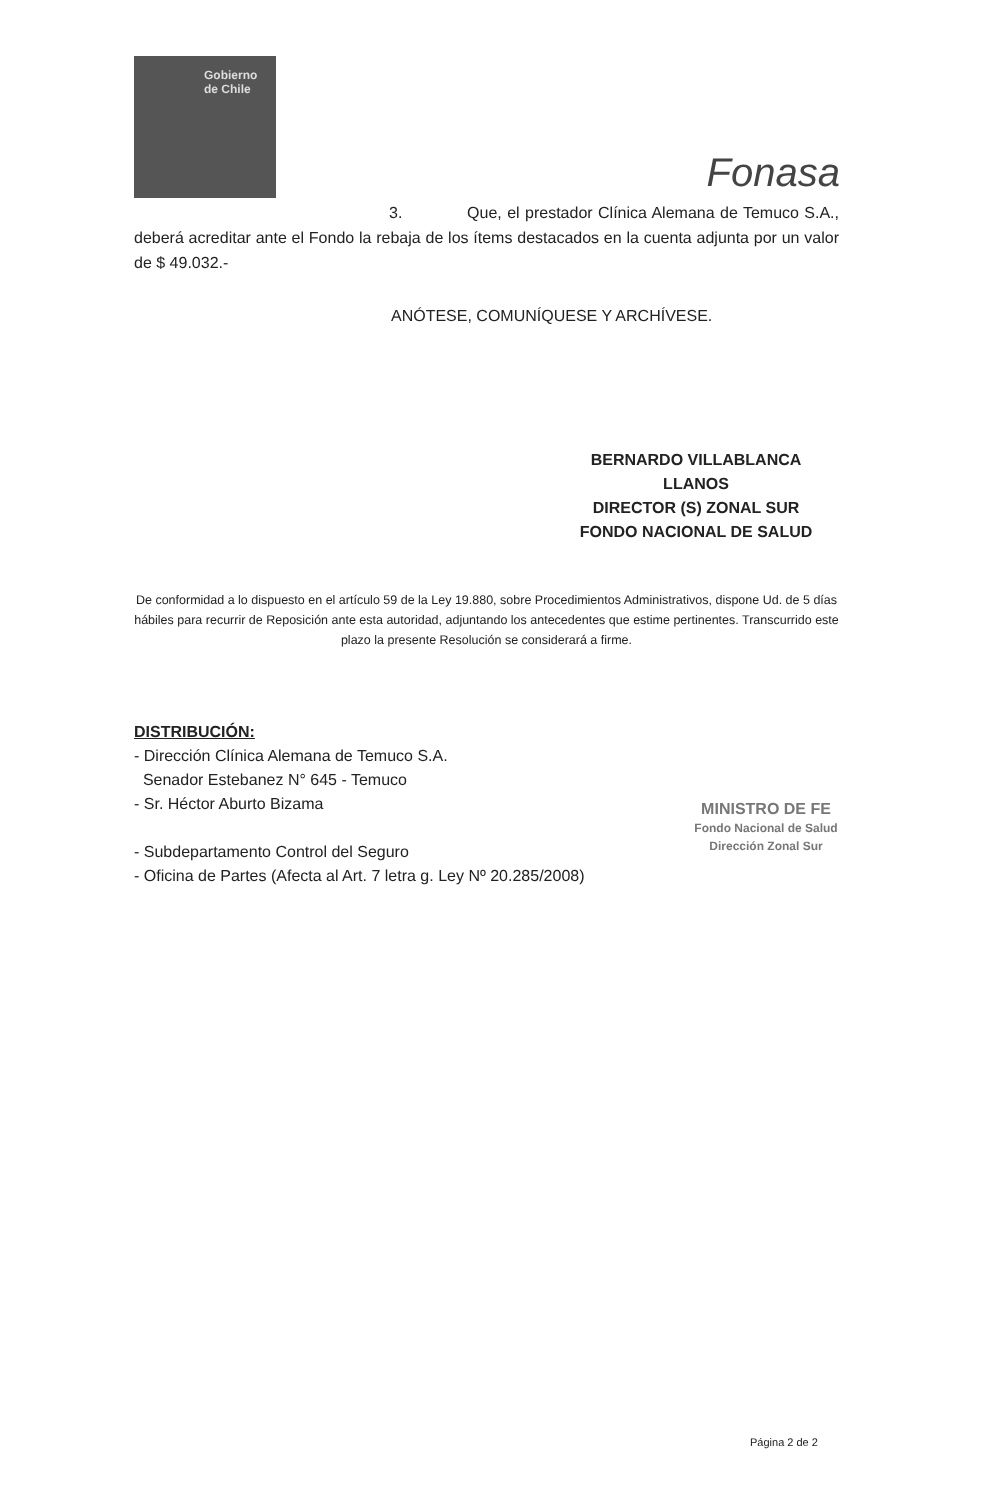Gobierno
de Chile
Fonasa
3. Que, el prestador Clínica Alemana de Temuco S.A., deberá acreditar ante el Fondo la rebaja de los ítems destacados en la cuenta adjunta por un valor de $ 49.032.-
ANÓTESE, COMUNÍQUESE Y ARCHÍVESE.
BERNARDO VILLABLANCA LLANOS
DIRECTOR (S) ZONAL SUR
FONDO NACIONAL DE SALUD
De conformidad a lo dispuesto en el artículo 59 de la Ley 19.880, sobre Procedimientos Administrativos, dispone Ud. de 5 días hábiles para recurrir de Reposición ante esta autoridad, adjuntando los antecedentes que estime pertinentes. Transcurrido este plazo la presente Resolución se considerará a firme.
DISTRIBUCIÓN:
- Dirección Clínica Alemana de Temuco S.A.
Senador Estebanez N° 645 - Temuco
- Sr. Héctor Aburto Bizama
- Subdepartamento Control del Seguro
- Oficina de Partes (Afecta al Art. 7 letra g. Ley Nº 20.285/2008)
MINISTRO DE FE
Fondo Nacional de Salud
Dirección Zonal Sur
Página 2 de 2